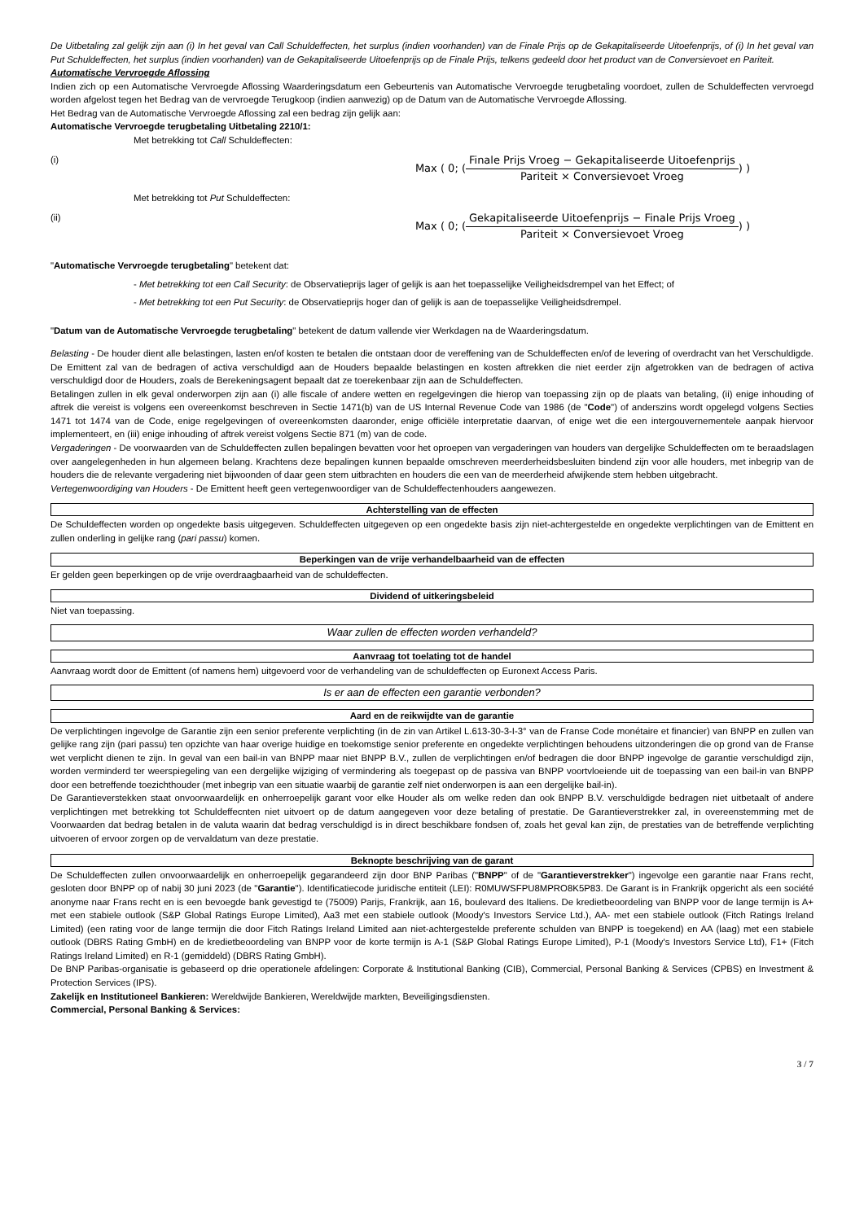De Uitbetaling zal gelijk zijn aan (i) In het geval van Call Schuldeffecten, het surplus (indien voorhanden) van de Finale Prijs op de Gekapitaliseerde Uitoefenprijs, of (i) In het geval van Put Schuldeffecten, het surplus (indien voorhanden) van de Gekapitaliseerde Uitoefenprijs op de Finale Prijs, telkens gedeeld door het product van de Conversievoet en Pariteit.
Automatische Vervroegde Aflossing
Indien zich op een Automatische Vervroegde Aflossing Waarderingsdatum een Gebeurtenis van Automatische Vervroegde terugbetaling voordoet, zullen de Schuldeffecten vervroegd worden afgelost tegen het Bedrag van de vervroegde Terugkoop (indien aanwezig) op de Datum van de Automatische Vervroegde Aflossing.
Het Bedrag van de Automatische Vervroegde Aflossing zal een bedrag zijn gelijk aan:
Automatische Vervroegde terugbetaling Uitbetaling 2210/1:
Met betrekking tot Call Schuldeffecten:
(i) Max ( 0; ( Finale Prijs Vroeg − Gekapitaliseerde Uitoefenprijs Pariteit × Conversievoet Vroeg ) )
Met betrekking tot Put Schuldeffecten:
(ii) Max ( 0; ( Gekapitaliseerde Uitoefenprijs − Finale Prijs Vroeg Pariteit × Conversievoet Vroeg ) )
"Automatische Vervroegde terugbetaling" betekent dat:
- Met betrekking tot een Call Security: de Observatieprijs lager of gelijk is aan het toepasselijke Veiligheidsdrempel van het Effect; of
- Met betrekking tot een Put Security: de Observatieprijs hoger dan of gelijk is aan de toepasselijke Veiligheidsdrempel.
"Datum van de Automatische Vervroegde terugbetaling" betekent de datum vallende vier Werkdagen na de Waarderingsdatum.
Belasting - De houder dient alle belastingen, lasten en/of kosten te betalen die ontstaan door de vereffening van de Schuldeffecten en/of de levering of overdracht van het Verschuldigde. De Emittent zal van de bedragen of activa verschuldigd aan de Houders bepaalde belastingen en kosten aftrekken die niet eerder zijn afgetrokken van de bedragen of activa verschuldigd door de Houders, zoals de Berekeningsagent bepaalt dat ze toerekenbaar zijn aan de Schuldeffecten.
Betalingen zullen in elk geval onderworpen zijn aan (i) alle fiscale of andere wetten en regelgevingen die hierop van toepassing zijn op de plaats van betaling, (ii) enige inhouding of aftrek die vereist is volgens een overeenkomst beschreven in Sectie 1471(b) van de US Internal Revenue Code van 1986 (de "Code") of anderszins wordt opgelegd volgens Secties 1471 tot 1474 van de Code, enige regelgevingen of overeenkomsten daaronder, enige officiële interpretatie daarvan, of enige wet die een intergouvernementele aanpak hiervoor implementeert, en (iii) enige inhouding of aftrek vereist volgens Sectie 871 (m) van de code.
Vergaderingen - De voorwaarden van de Schuldeffecten zullen bepalingen bevatten voor het oproepen van vergaderingen van houders van dergelijke Schuldeffecten om te beraadslagen over aangelegenheden in hun algemeen belang. Krachtens deze bepalingen kunnen bepaalde omschreven meerderheidsbesluiten bindend zijn voor alle houders, met inbegrip van de houders die de relevante vergadering niet bijwoonden of daar geen stem uitbrachten en houders die een van de meerderheid afwijkende stem hebben uitgebracht.
Vertegenwoordiging van Houders - De Emittent heeft geen vertegenwoordiger van de Schuldeffectenhouders aangewezen.
Achterstelling van de effecten
De Schuldeffecten worden op ongedekte basis uitgegeven. Schuldeffecten uitgegeven op een ongedekte basis zijn niet-achtergestelde en ongedekte verplichtingen van de Emittent en zullen onderling in gelijke rang (pari passu) komen.
Beperkingen van de vrije verhandelbaarheid van de effecten
Er gelden geen beperkingen op de vrije overdraagbaarheid van de schuldeffecten.
Dividend of uitkeringsbeleid
Niet van toepassing.
Waar zullen de effecten worden verhandeld?
Aanvraag tot toelating tot de handel
Aanvraag wordt door de Emittent (of namens hem) uitgevoerd voor de verhandeling van de schuldeffecten op Euronext Access Paris.
Is er aan de effecten een garantie verbonden?
Aard en de reikwijdte van de garantie
De verplichtingen ingevolge de Garantie zijn een senior preferente verplichting (in de zin van Artikel L.613-30-3-I-3° van de Franse Code monétaire et financier) van BNPP en zullen van gelijke rang zijn (pari passu) ten opzichte van haar overige huidige en toekomstige senior preferente en ongedekte verplichtingen behoudens uitzonderingen die op grond van de Franse wet verplicht dienen te zijn. In geval van een bail-in van BNPP maar niet BNPP B.V., zullen de verplichtingen en/of bedragen die door BNPP ingevolge de garantie verschuldigd zijn, worden verminderd ter weerspiegeling van een dergelijke wijziging of vermindering als toegepast op de passiva van BNPP voortvloeiende uit de toepassing van een bail-in van BNPP door een betreffende toezichthouder (met inbegrip van een situatie waarbij de garantie zelf niet onderworpen is aan een dergelijke bail-in).
De Garantieverstekken staat onvoorwaardelijk en onherroepelijk garant voor elke Houder als om welke reden dan ook BNPP B.V. verschuldigde bedragen niet uitbetaalt of andere verplichtingen met betrekking tot Schuldeffecnten niet uitvoert op de datum aangegeven voor deze betaling of prestatie. De Garantieverstrekker zal, in overeenstemming met de Voorwaarden dat bedrag betalen in de valuta waarin dat bedrag verschuldigd is in direct beschikbare fondsen of, zoals het geval kan zijn, de prestaties van de betreffende verplichting uitvoeren of ervoor zorgen op de vervaldatum van deze prestatie.
Beknopte beschrijving van de garant
De Schuldeffecten zullen onvoorwaardelijk en onherroepelijk gegarandeerd zijn door BNP Paribas ("BNPP" of de "Garantieverstrekker") ingevolge een garantie naar Frans recht, gesloten door BNPP op of nabij 30 juni 2023 (de "Garantie"). Identificatiecode juridische entiteit (LEI): R0MUWSFPU8MPRO8K5P83. De Garant is in Frankrijk opgericht als een société anonyme naar Frans recht en is een bevoegde bank gevestigd te (75009) Parijs, Frankrijk, aan 16, boulevard des Italiens. De kredietbeoordeling van BNPP voor de lange termijn is A+ met een stabiele outlook (S&P Global Ratings Europe Limited), Aa3 met een stabiele outlook (Moody's Investors Service Ltd.), AA- met een stabiele outlook (Fitch Ratings Ireland Limited) (een rating voor de lange termijn die door Fitch Ratings Ireland Limited aan niet-achtergestelde preferente schulden van BNPP is toegekend) en AA (laag) met een stabiele outlook (DBRS Rating GmbH) en de kredietbeoordeling van BNPP voor de korte termijn is A-1 (S&P Global Ratings Europe Limited), P-1 (Moody's Investors Service Ltd), F1+ (Fitch Ratings Ireland Limited) en R-1 (gemiddeld) (DBRS Rating GmbH).
De BNP Paribas-organisatie is gebaseerd op drie operationele afdelingen: Corporate & Institutional Banking (CIB), Commercial, Personal Banking & Services (CPBS) en Investment & Protection Services (IPS).
Zakelijk en Institutioneel Bankieren: Wereldwijde Bankieren, Wereldwijde markten, Beveiligingsdiensten.
Commercial, Personal Banking & Services:
3 / 7